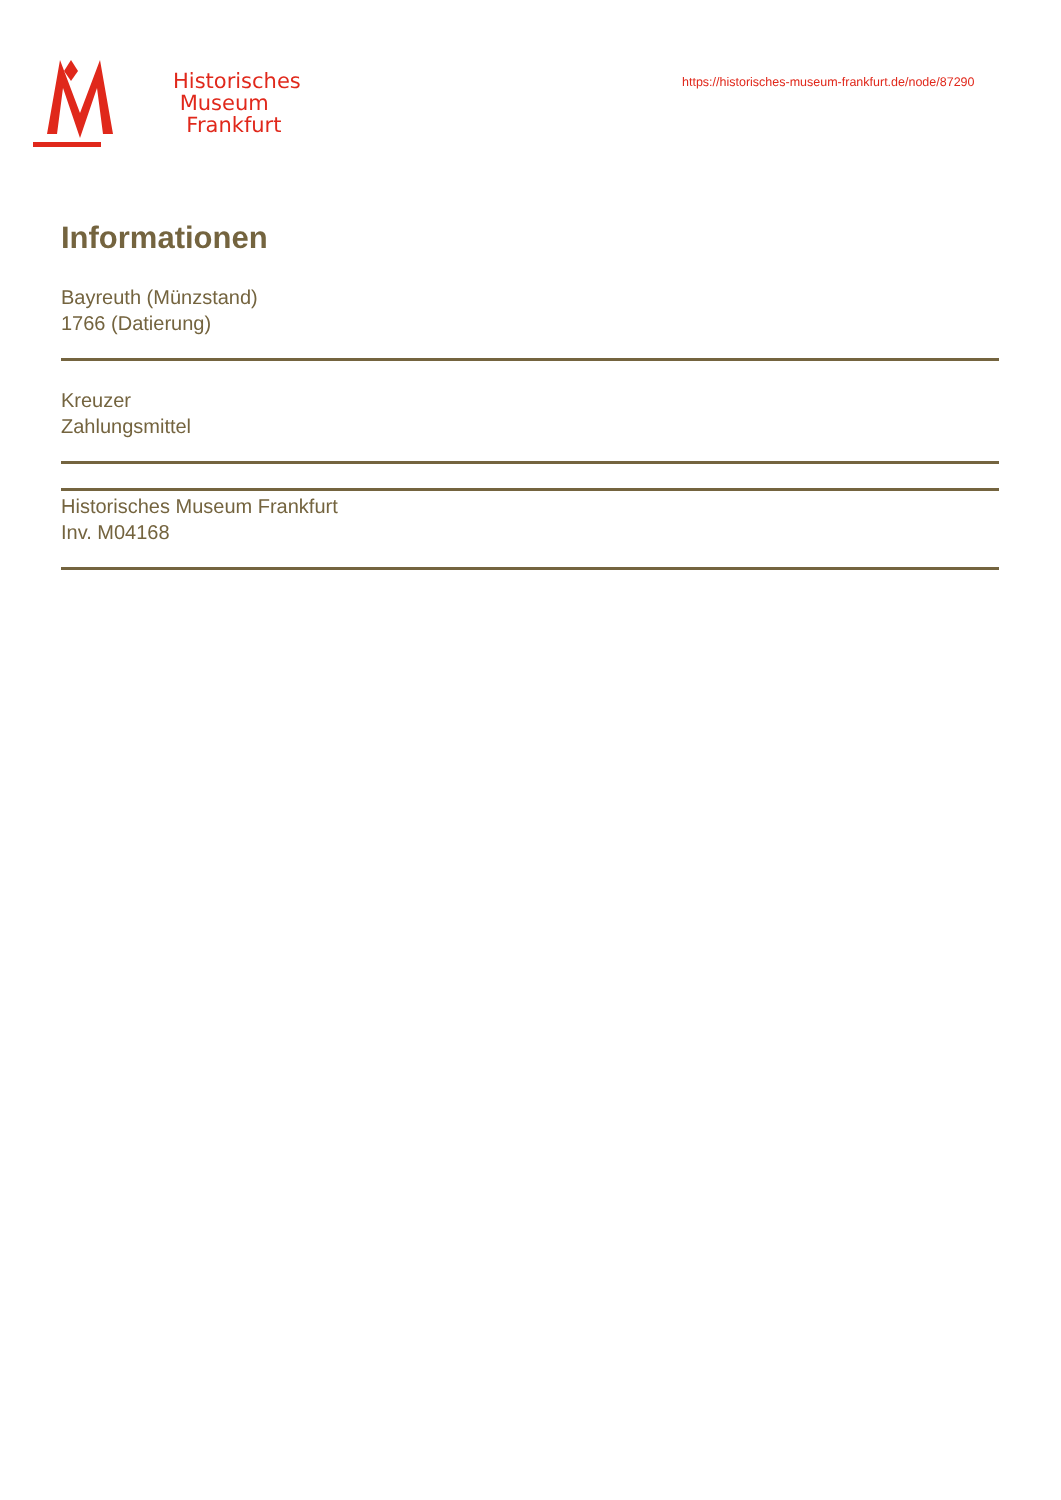Historisches
Museum
Frankfurt
https://historisches-museum-frankfurt.de/node/87290
Informationen
Bayreuth (Münzstand)
1766 (Datierung)
Kreuzer
Zahlungsmittel
Historisches Museum Frankfurt
Inv. M04168